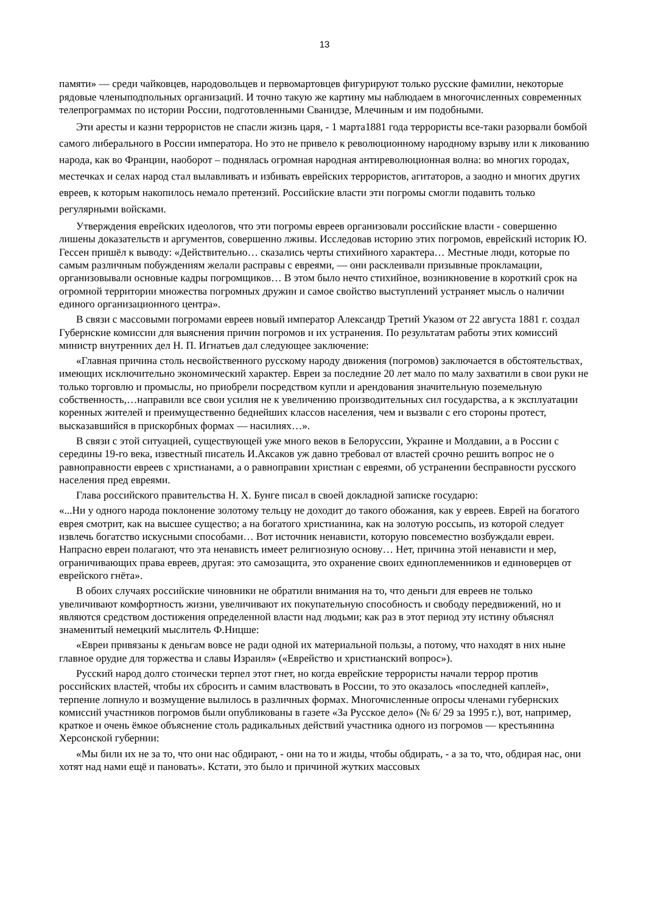13
памяти» — среди чайковцев, народовольцев и первомартовцев фигурируют только русские фамилии, некоторые рядовые членыподпольных организаций. И точно такую же картину мы наблюдаем в многочисленных современных телепрограммах по истории России, подготовленными Сванидзе, Млечиным и им подобными.
Эти аресты и казни террористов не спасли жизнь царя, - 1 марта1881 года террористы все-таки разорвали бомбой самого либерального в России императора. Но это не привело к революционному народному взрыву или к ликованию народа, как во Франции, наоборот – поднялась огромная народная антиреволюционная волна: во многих городах, местечках и селах народ стал вылавливать и избивать еврейских террористов, агитаторов, а заодно и многих других евреев, к которым накопилось немало претензий. Российские власти эти погромы смогли подавить только регулярными войсками.
Утверждения еврейских идеологов, что эти погромы евреев организовали российские власти - совершенно лишены доказательств и аргументов, совершенно лживы. Исследовав историю этих погромов, еврейский историк Ю. Гессен пришёл к выводу: «Действительно… сказались черты стихийного характера… Местные люди, которые по самым различным побуждениям желали расправы с евреями, — они расклеивали призывные прокламации, организовывали основные кадры погромщиков… В этом было нечто стихийное, возникновение в короткий срок на огромной территории множества погромных дружин и самое свойство выступлений устраняет мысль о наличии единого организационного центра».
В связи с массовыми погромами евреев новый император Александр Третий Указом от 22 августа 1881 г. создал Губернские комиссии для выяснения причин погромов и их устранения. По результатам работы этих комиссий министр внутренних дел Н. П. Игнатьев дал следующее заключение:
«Главная причина столь несвойственного русскому народу движения (погромов) заключается в обстоятельствах, имеющих исключительно экономический характер. Евреи за последние 20 лет мало по малу захватили в свои руки не только торговлю и промыслы, но приобрели посредством купли и арендования значительную поземельную собственность,…направили все свои усилия не к увеличению производительных сил государства, а к эксплуатации коренных жителей и преимущественно беднейших классов населения, чем и вызвали с его стороны протест, высказавшийся в прискорбных формах — насилиях…».
В связи с этой ситуацией, существующей уже много веков в Белоруссии, Украине и Молдавии, а в России с середины 19-го века, известный писатель И.Аксаков уж давно требовал от властей срочно решить вопрос не о равноправности евреев с христианами, а о равноправии христиан с евреями, об устранении бесправности русского населения пред евреями.
Глава российского правительства Н. Х. Бунге писал в своей докладной записке государю:
«...Ни у одного народа поклонение золотому тельцу не доходит до такого обожания, как у евреев. Еврей на богатого еврея смотрит, как на высшее существо; а на богатого христианина, как на золотую россыпь, из которой следует извлечь богатство искусными способами… Вот источник ненависти, которую повсеместно возбуждали евреи. Напрасно евреи полагают, что эта ненависть имеет религиозную основу… Нет, причина этой ненависти и мер, ограничивающих права евреев, другая: это самозащита, это охранение своих единоплеменников и единоверцев от еврейского гнёта».
В обоих случаях российские чиновники не обратили внимания на то, что деньги для евреев не только увеличивают комфортность жизни, увеличивают их покупательную способность и свободу передвижений, но и являются средством достижения определенной власти над людьми; как раз в этот период эту истину объяснял знаменитый немецкий мыслитель Ф.Ницше:
«Евреи привязаны к деньгам вовсе не ради одной их материальной пользы, а потому, что находят в них ныне главное орудие для торжества и славы Израиля» («Еврейство и христианский вопрос»).
Русский народ долго стоически терпел этот гнет, но когда еврейские террористы начали террор против российских властей, чтобы их сбросить и самим властвовать в России, то это оказалось «последней каплей», терпение лопнуло и возмущение вылилось в различных формах. Многочисленные опросы членами губернских комиссий участников погромов были опубликованы в газете «За Русское дело» (№ 6/ 29 за 1995 г.), вот, например, краткое и очень ёмкое объяснение столь радикальных действий участника одного из погромов — крестьянина Херсонской губернии:
«Мы били их не за то, что они нас обдирают, - они на то и жиды, чтобы обдирать, - а за то, что, обдирая нас, они хотят над нами ещё и пановать». Кстати, это было и причиной жутких массовых